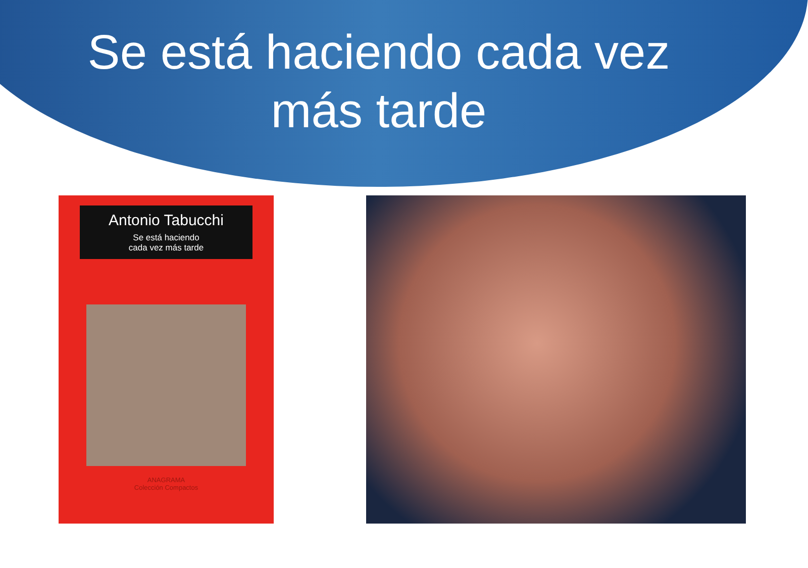Se está haciendo cada vez
más tarde
Antonio Tabucchi
Se está haciendo
cada vez más tarde
ANAGRAMA
Colección Compactos